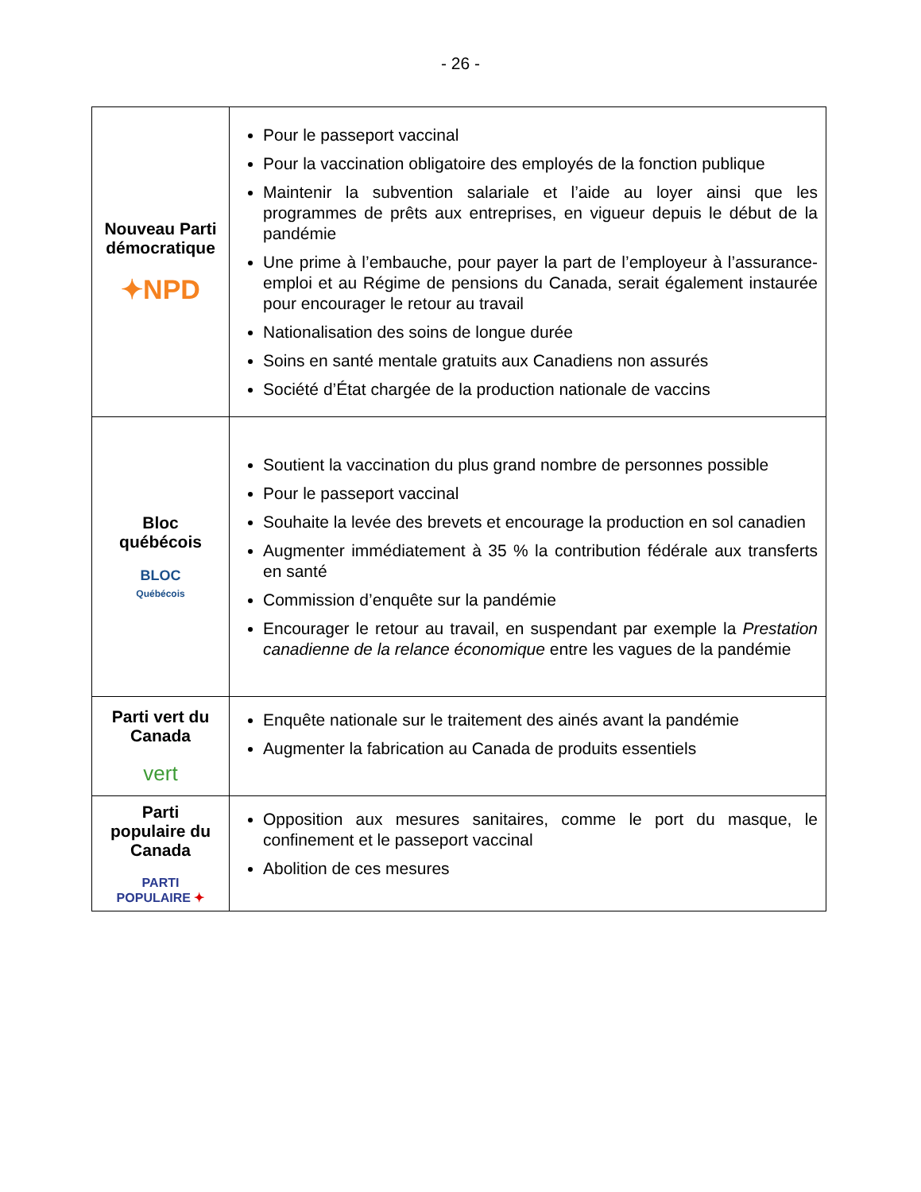- 26 -
| Nouveau Parti démocratique ✦NPD | Pour le passeport vaccinal Pour la vaccination obligatoire des employés de la fonction publique Maintenir la subvention salariale et l’aide au loyer ainsi que les programmes de prêts aux entreprises, en vigueur depuis le début de la pandémie Une prime à l’embauche, pour payer la part de l’employeur à l’assurance-emploi et au Régime de pensions du Canada, serait également instaurée pour encourager le retour au travail Nationalisation des soins de longue durée Soins en santé mentale gratuits aux Canadiens non assurés Société d’État chargée de la production nationale de vaccins |
| Bloc québécois BLOC Québécois | Soutient la vaccination du plus grand nombre de personnes possible Pour le passeport vaccinal Souhaite la levée des brevets et encourage la production en sol canadien Augmenter immédiatement à 35 % la contribution fédérale aux transferts en santé Commission d’enquête sur la pandémie Encourager le retour au travail, en suspendant par exemple la Prestation canadienne de la relance économique entre les vagues de la pandémie |
| Parti vert du Canada vert | Enquête nationale sur le traitement des ainés avant la pandémie Augmenter la fabrication au Canada de produits essentiels |
| Parti populaire du Canada PARTI POPULAIRE ✦ | Opposition aux mesures sanitaires, comme le port du masque, le confinement et le passeport vaccinal Abolition de ces mesures |